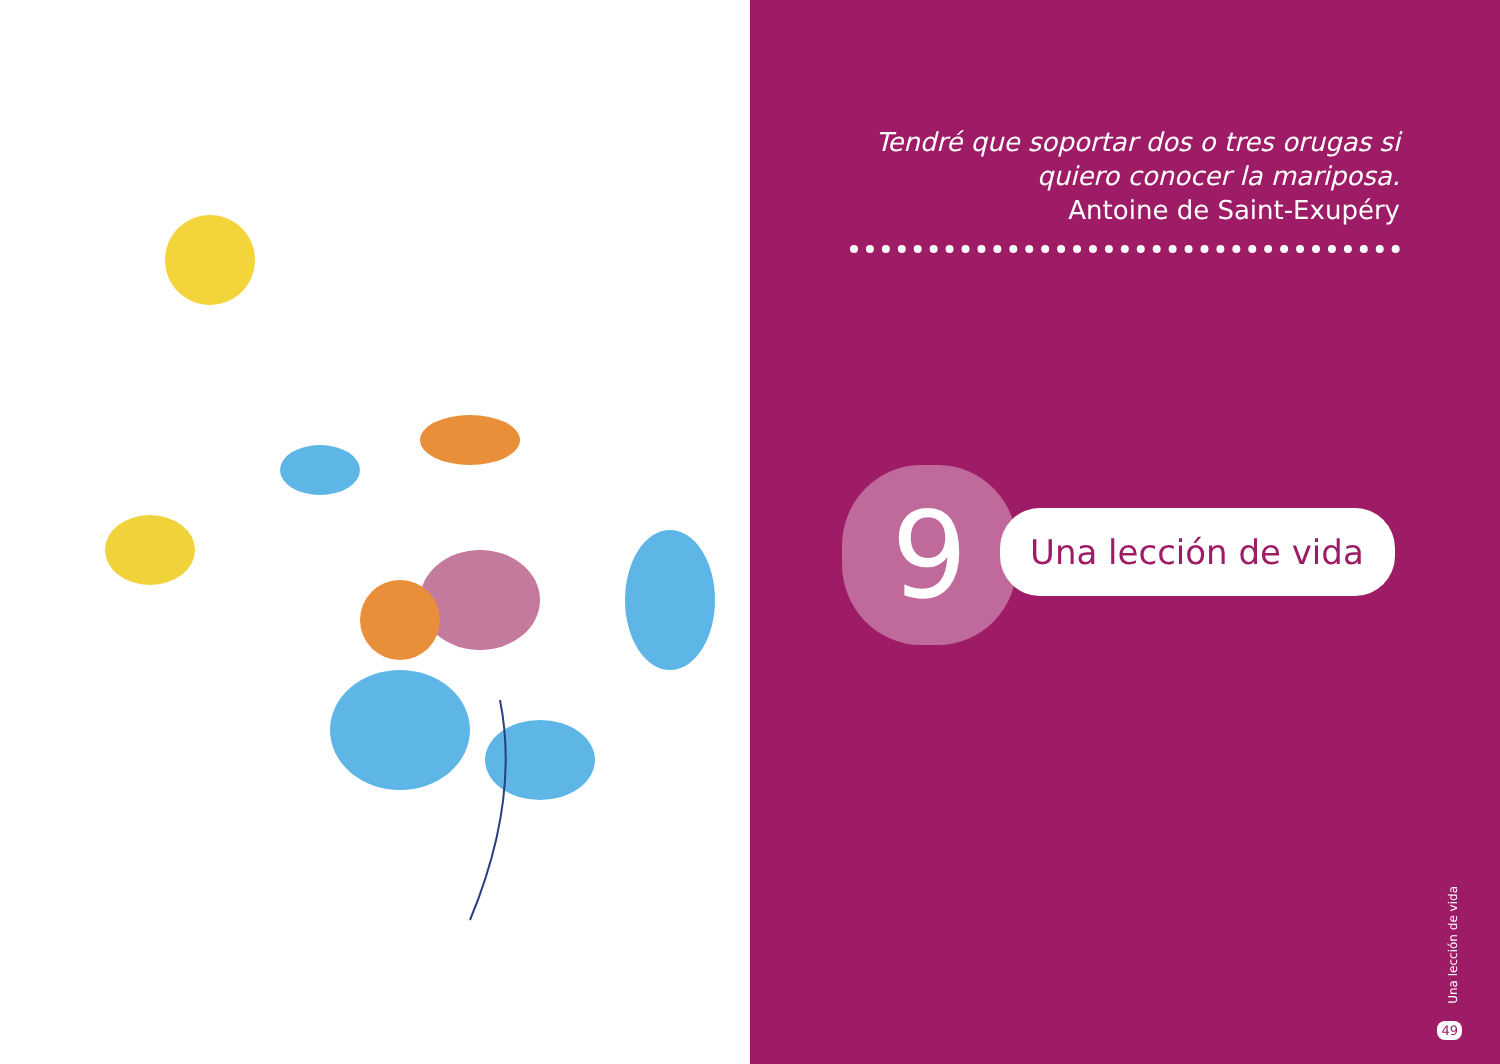Tendré que soportar dos o tres orugas si
quiero conocer la mariposa.
Antoine de Saint-Exupéry
9 Una lección de vida
Una lección de vida
49